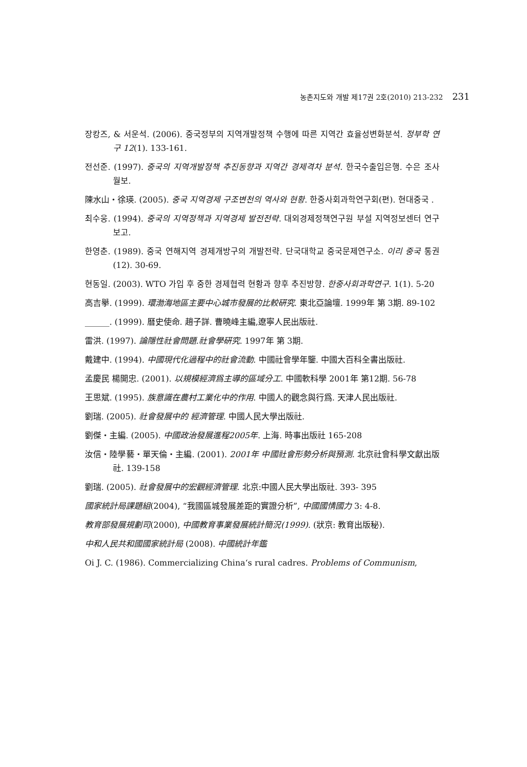농촌지도와 개발 제17권 2호(2010) 213-232 231
장캉즈, & 서운석. (2006). 중국정부의 지역개발정책 수행에 따른 지역간 효율성변화분석. 정부학 연구 12(1). 133-161.
전선준. (1997). 중국의 지역개발정책 추진동향과 지역간 경제격차 분석. 한국수출입은행. 수은 조사월보.
陳水山・徐瑛. (2005). 중국 지역경제 구조변천의 역사와 현황. 한중사회과학연구회(편). 현대중국 .
최수웅. (1994). 중국의 지역정책과 지역경제 발전전략. 대외경제정책연구원 부설 지역정보센터 연구보고.
한영춘. (1989). 중국 연해지역 경제개방구의 개발전략. 단국대학교 중국문제연구소. 이리 중국 통권(12). 30-69.
현동일. (2003). WTO 가입 후 중한 경제협력 현황과 향후 추진방향. 한중사회과학연구. 1(1). 5-20
高吉擧. (1999). 環渤海地區主要中心城市發展的比較硏究. 東北亞論壇. 1999年 第 3期. 89-102
______. (1999). 曆史使命. 趙子詳. 曹曉峰主編,遼寧人民出版社.
雷洪. (1997). 論隱性社會問題.社會學硏究. 1997年 第 3期.
戴建中. (1994). 中國現代化過程中的社會流動. 中國社會學年鑒. 中國大百科全書出版社.
孟慶民 楊開忠. (2001). 以規模經濟爲主導的區域分工. 中國軟科學 2001年 第12期. 56-78
王思斌. (1995). 族意識在農村工業化中的作用. 中國人的觀念與行爲. 天津人民出版社.
劉瑞. (2005). 社會發展中的 經濟管理. 中國人民大學出版社.
劉傑・主編. (2005). 中國政治發展進程2005年. 上海. 時事出版社 165-208
汝信・陸學藝・單天倫・主編. (2001). 2001年 中國社會形勢分析與預測. 北京社會科學文獻出版社. 139-158
劉瑞. (2005). 社會發展中的宏觀經濟管理. 北京:中國人民大學出版社. 393- 395
國家統計局課題組(2004), “我國區城發展差距的實證分析”, 中國國情國力 3: 4-8.
教育部發展規劃司(2000), 中國教育事業發展統計簡況(1999). (狀京: 教育出版秘).
中和人民共和國國家統計局 (2008). 中國統計年鑑
Oi J. C. (1986). Commercializing China‘s rural cadres. Problems of Communism,